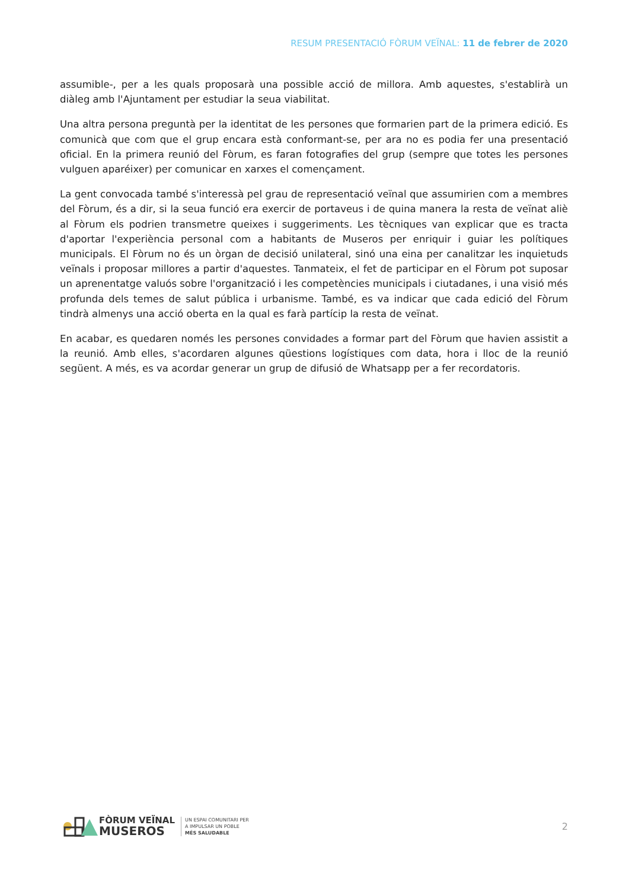RESUM PRESENTACIÓ FÒRUM VEÏNAL: 11 de febrer de 2020
assumible-, per a les quals proposarà una possible acció de millora. Amb aquestes, s'establirà un diàleg amb l'Ajuntament per estudiar la seua viabilitat.
Una altra persona preguntà per la identitat de les persones que formarien part de la primera edició. Es comunicà que com que el grup encara està conformant-se, per ara no es podia fer una presentació oficial. En la primera reunió del Fòrum, es faran fotografies del grup (sempre que totes les persones vulguen aparéixer) per comunicar en xarxes el començament.
La gent convocada també s'interessà pel grau de representació veïnal que assumirien com a membres del Fòrum, és a dir, si la seua funció era exercir de portaveus i de quina manera la resta de veïnat aliè al Fòrum els podrien transmetre queixes i suggeriments. Les tècniques van explicar que es tracta d'aportar l'experiència personal com a habitants de Museros per enriquir i guiar les polítiques municipals. El Fòrum no és un òrgan de decisió unilateral, sinó una eina per canalitzar les inquietuds veïnals i proposar millores a partir d'aquestes. Tanmateix, el fet de participar en el Fòrum pot suposar un aprenentatge valuós sobre l'organització i les competències municipals i ciutadanes, i una visió més profunda dels temes de salut pública i urbanisme. També, es va indicar que cada edició del Fòrum tindrà almenys una acció oberta en la qual es farà partícip la resta de veïnat.
En acabar, es quedaren només les persones convidades a formar part del Fòrum que havien assistit a la reunió. Amb elles, s'acordaren algunes qüestions logístiques com data, hora i lloc de la reunió següent. A més, es va acordar generar un grup de difusió de Whatsapp per a fer recordatoris.
FÒRUM VEÏNAL
MUSEROS
UN ESPAI COMUNITARI PER
A IMPULSAR UN POBLE
MÉS SALUDABLE
2